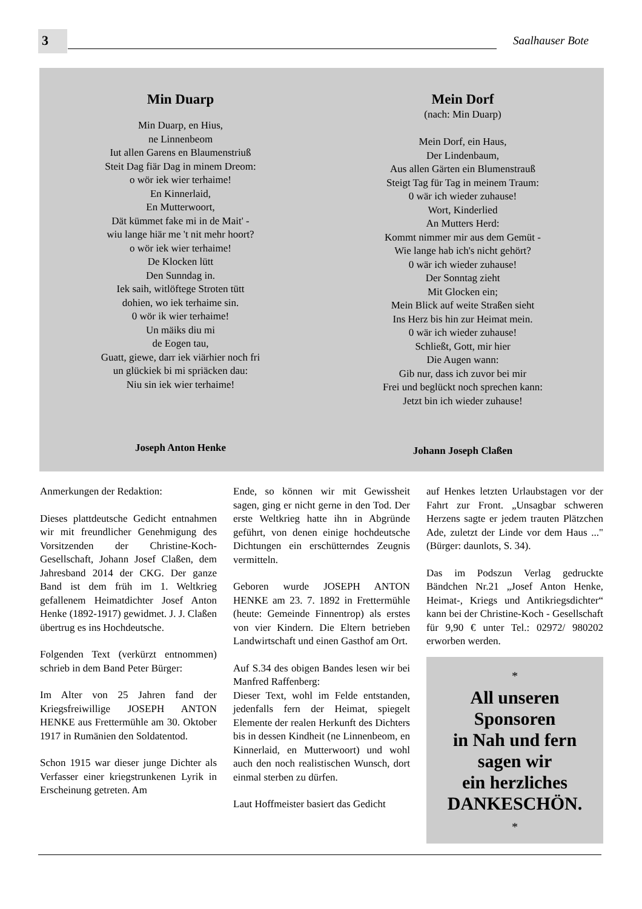3 Saalhauser Bote
Min Duarp
Min Duarp, en Hius,
ne Linnenbeom
Iut allen Garens en Blaumenstriuß
Steit Dag fiär Dag in minem Dreom:
o wör iek wier terhaime!
En Kinnerlaid,
En Mutterwoort,
Dät kümmet fake mi in de Mait' -
wiu lange hiär me 't nit mehr hoort?
o wör iek wier terhaime!
De Klocken lütt
Den Sunndag in.
Iek saih, witlöftege Stroten tütt
dohien, wo iek terhaime sin.
0 wör ik wier terhaime!
Un mäiks diu mi
de Eogen tau,
Guatt, giewe, darr iek viärhier noch fri
un glückiek bi mi spriäcken dau:
Niu sin iek wier terhaime!
Joseph Anton Henke
Mein Dorf
(nach: Min Duarp)
Mein Dorf, ein Haus,
Der Lindenbaum,
Aus allen Gärten ein Blumenstrauß
Steigt Tag für Tag in meinem Traum:
0 wär ich wieder zuhause!
Wort, Kinderlied
An Mutters Herd:
Kommt nimmer mir aus dem Gemüt -
Wie lange hab ich's nicht gehört?
0 wär ich wieder zuhause!
Der Sonntag zieht
Mit Glocken ein;
Mein Blick auf weite Straßen sieht
Ins Herz bis hin zur Heimat mein.
0 wär ich wieder zuhause!
Schließt, Gott, mir hier
Die Augen wann:
Gib nur, dass ich zuvor bei mir
Frei und beglückt noch sprechen kann:
Jetzt bin ich wieder zuhause!
Johann Joseph Claßen
Anmerkungen der Redaktion:
Dieses plattdeutsche Gedicht entnahmen wir mit freundlicher Genehmigung des Vorsitzenden der Christine-Koch-Gesellschaft, Johann Josef Claßen, dem Jahresband 2014 der CKG. Der ganze Band ist dem früh im 1. Weltkrieg gefallenem Heimatdichter Josef Anton Henke (1892-1917) gewidmet. J. J. Claßen übertrug es ins Hochdeutsche.
Folgenden Text (verkürzt entnommen) schrieb in dem Band Peter Bürger:
Im Alter von 25 Jahren fand der Kriegsfreiwillige JOSEPH ANTON HENKE aus Frettermühle am 30. Oktober 1917 in Rumänien den Soldatentod.
Schon 1915 war dieser junge Dichter als Verfasser einer kriegstrunkenen Lyrik in Erscheinung getreten. Am
Ende, so können wir mit Gewissheit sagen, ging er nicht gerne in den Tod. Der erste Weltkrieg hatte ihn in Abgründe geführt, von denen einige hochdeutsche Dichtungen ein erschütterndes Zeugnis vermitteln.
Geboren wurde JOSEPH ANTON HENKE am 23. 7. 1892 in Frettermühle (heute: Gemeinde Finnentrop) als erstes von vier Kindern. Die Eltern betrieben Landwirtschaft und einen Gasthof am Ort.
Auf S.34 des obigen Bandes lesen wir bei Manfred Raffenberg:
Dieser Text, wohl im Felde entstanden, jedenfalls fern der Heimat, spiegelt Elemente der realen Herkunft des Dichters bis in dessen Kindheit (ne Linnenbeom, en Kinnerlaid, en Mutterwoort) und wohl auch den noch realistischen Wunsch, dort einmal sterben zu dürfen.
Laut Hoffmeister basiert das Gedicht
auf Henkes letzten Urlaubstagen vor der Fahrt zur Front. „Unsagbar schweren Herzens sagte er jedem trauten Plätzchen Ade, zuletzt der Linde vor dem Haus ..." (Bürger: daunlots, S. 34).
Das im Podszun Verlag gedruckte Bändchen Nr.21 „Josef Anton Henke, Heimat-, Kriegs und Antikriegsdichter“ kann bei der Christine-Koch - Gesellschaft für 9,90 € unter Tel.: 02972/ 980202 erworben werden.
*
All unseren
Sponsoren
in Nah und fern
sagen wir
ein herzliches
DANKESCHÖN.
*